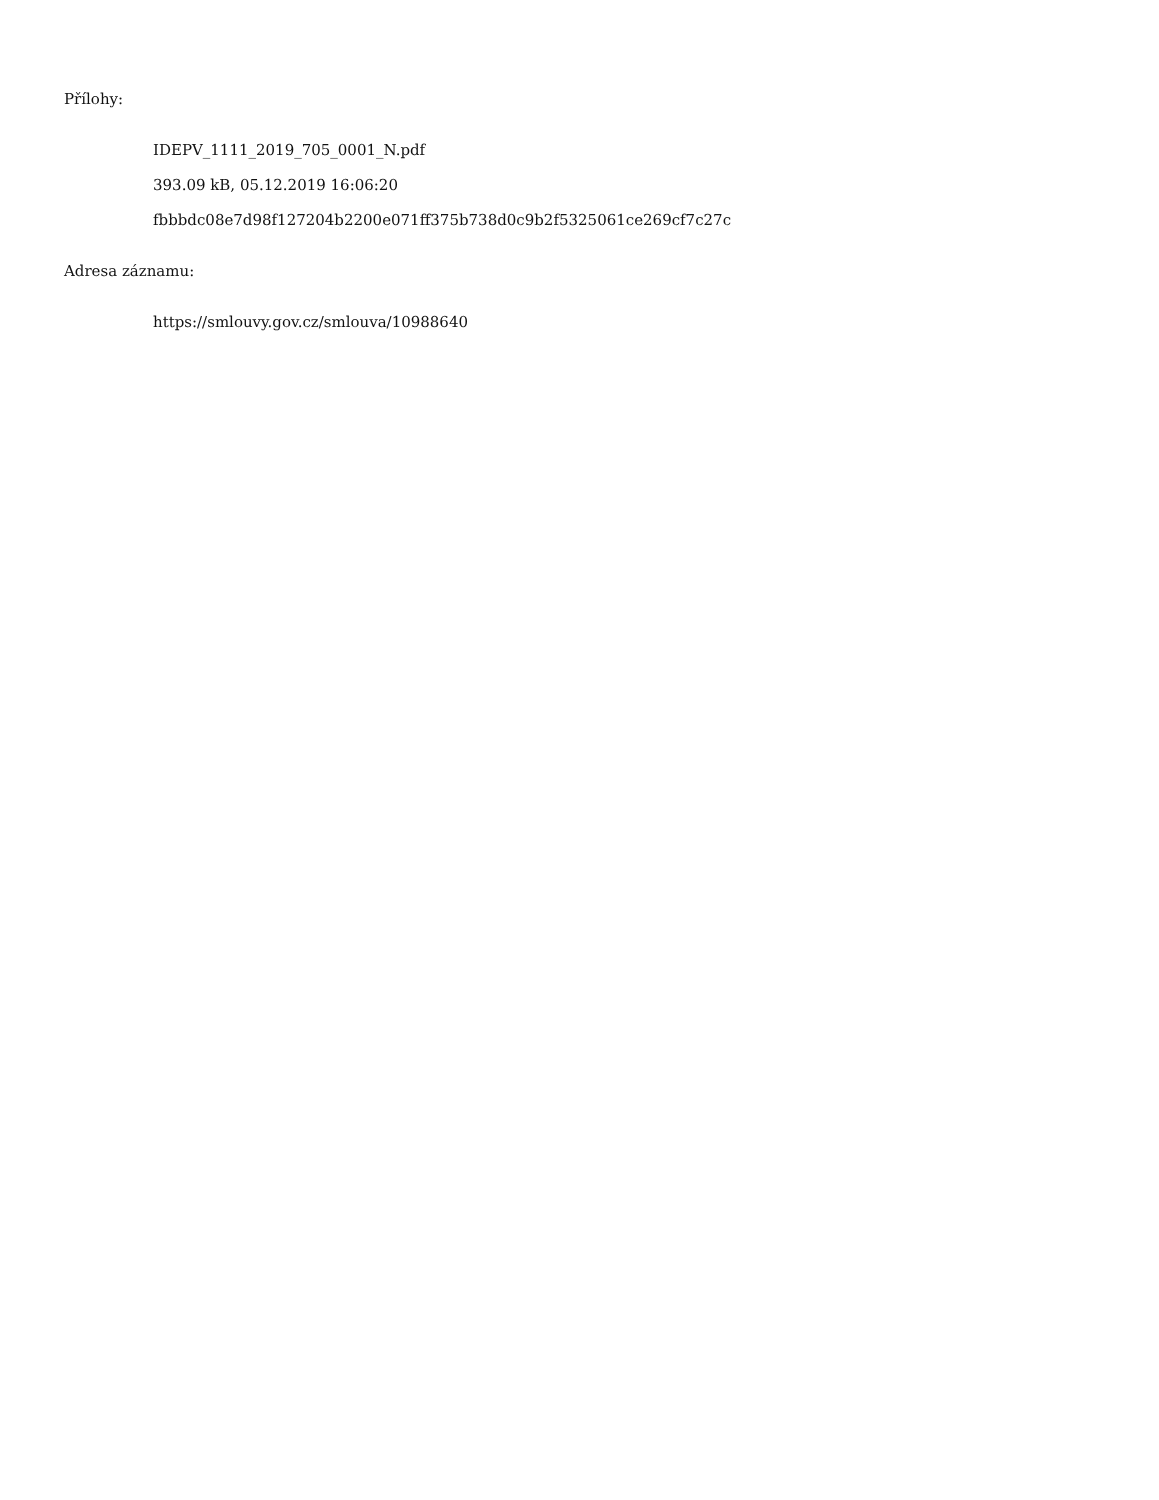Přílohy:
IDEPV_1111_2019_705_0001_N.pdf
393.09 kB, 05.12.2019 16:06:20
fbbbdc08e7d98f127204b2200e071ff375b738d0c9b2f5325061ce269cf7c27c
Adresa záznamu:
https://smlouvy.gov.cz/smlouva/10988640